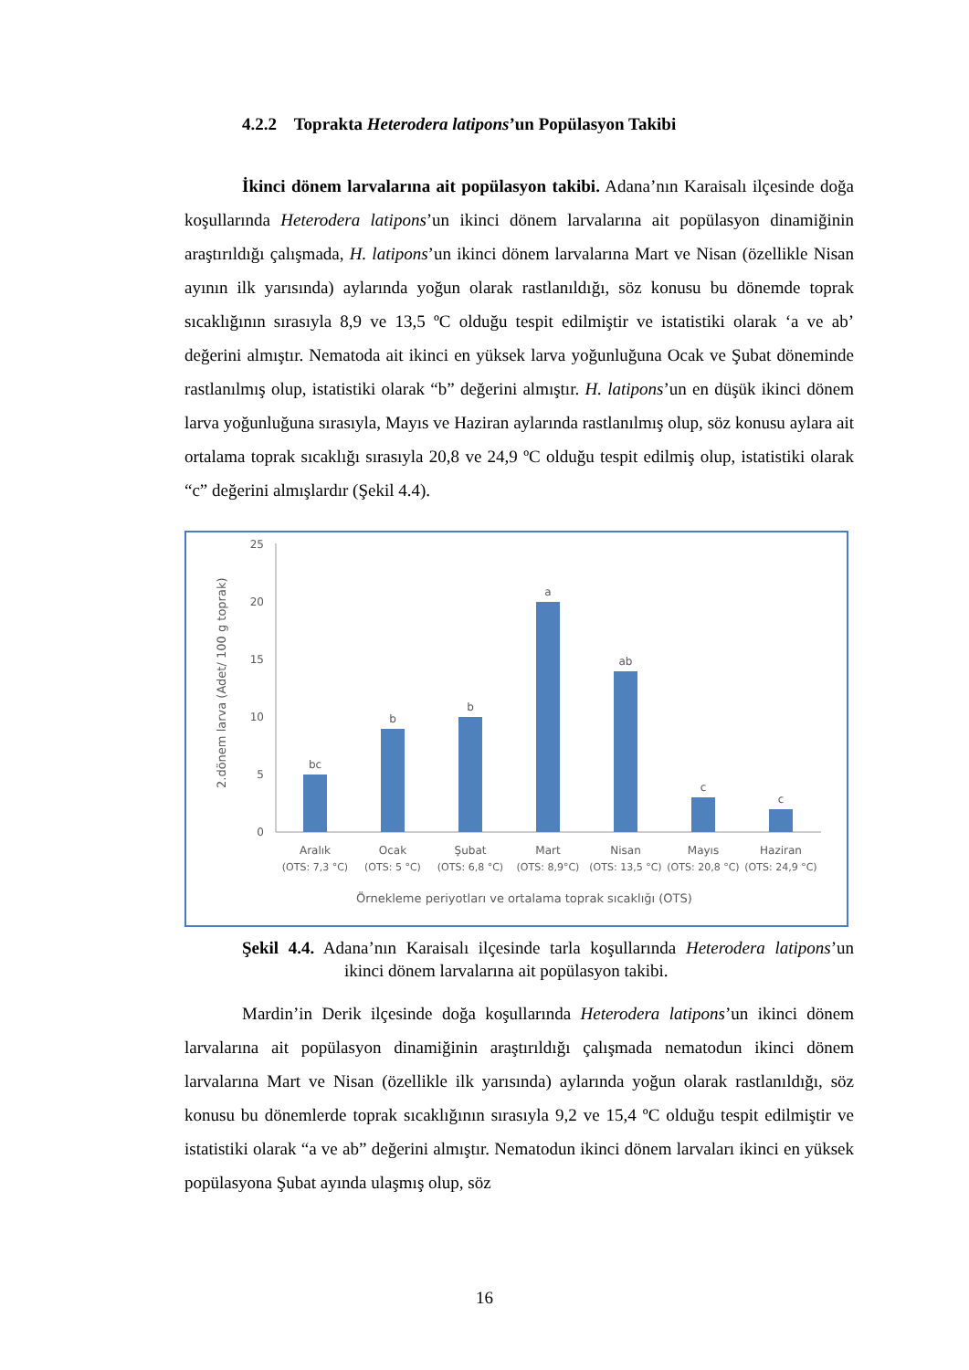4.2.2 Toprakta Heterodera latipons’un Popülasyon Takibi
İkinci dönem larvalarına ait popülasyon takibi. Adana’nın Karaisalı ilçesinde doğa koşullarında Heterodera latipons’un ikinci dönem larvalarına ait popülasyon dinamiğinin araştırıldığı çalışmada, H. latipons’un ikinci dönem larvalarına Mart ve Nisan (özellikle Nisan ayının ilk yarısında) aylarında yoğun olarak rastlanıldığı, söz konusu bu dönemde toprak sıcaklığının sırasıyla 8,9 ve 13,5 ºC olduğu tespit edilmiştir ve istatistiki olarak ‘a ve ab’ değerini almıştır. Nematoda ait ikinci en yüksek larva yoğunluğuna Ocak ve Şubat döneminde rastlanılmış olup, istatistiki olarak “b” değerini almıştır. H. latipons’un en düşük ikinci dönem larva yoğunluğuna sırasıyla, Mayıs ve Haziran aylarında rastlanılmış olup, söz konusu aylara ait ortalama toprak sıcaklığı sırasıyla 20,8 ve 24,9 ºC olduğu tespit edilmiş olup, istatistiki olarak “c” değerini almışlardır (Şekil 4.4).
2.dönem larva (Adet/ 100 g toprak)
25
20
15
10
5
0
bc
b
b
a
ab
c
c
Aralık
Ocak
Şubat
Mart
Nisan
Mayıs
Haziran
(OTS: 7,3 °C)
(OTS: 5 °C)
(OTS: 6,8 °C)
(OTS: 8,9°C)
(OTS: 13,5 °C)
(OTS: 20,8 °C)
(OTS: 24,9 °C)
Örnekleme periyotları ve ortalama toprak sıcaklığı (OTS)
Şekil 4.4. Adana’nın Karaisalı ilçesinde tarla koşullarında Heterodera latipons’un ikinci dönem larvalarına ait popülasyon takibi.
Mardin’in Derik ilçesinde doğa koşullarında Heterodera latipons’un ikinci dönem larvalarına ait popülasyon dinamiğinin araştırıldığı çalışmada nematodun ikinci dönem larvalarına Mart ve Nisan (özellikle ilk yarısında) aylarında yoğun olarak rastlanıldığı, söz konusu bu dönemlerde toprak sıcaklığının sırasıyla 9,2 ve 15,4 ºC olduğu tespit edilmiştir ve istatistiki olarak “a ve ab” değerini almıştır. Nematodun ikinci dönem larvaları ikinci en yüksek popülasyona Şubat ayında ulaşmış olup, söz
16